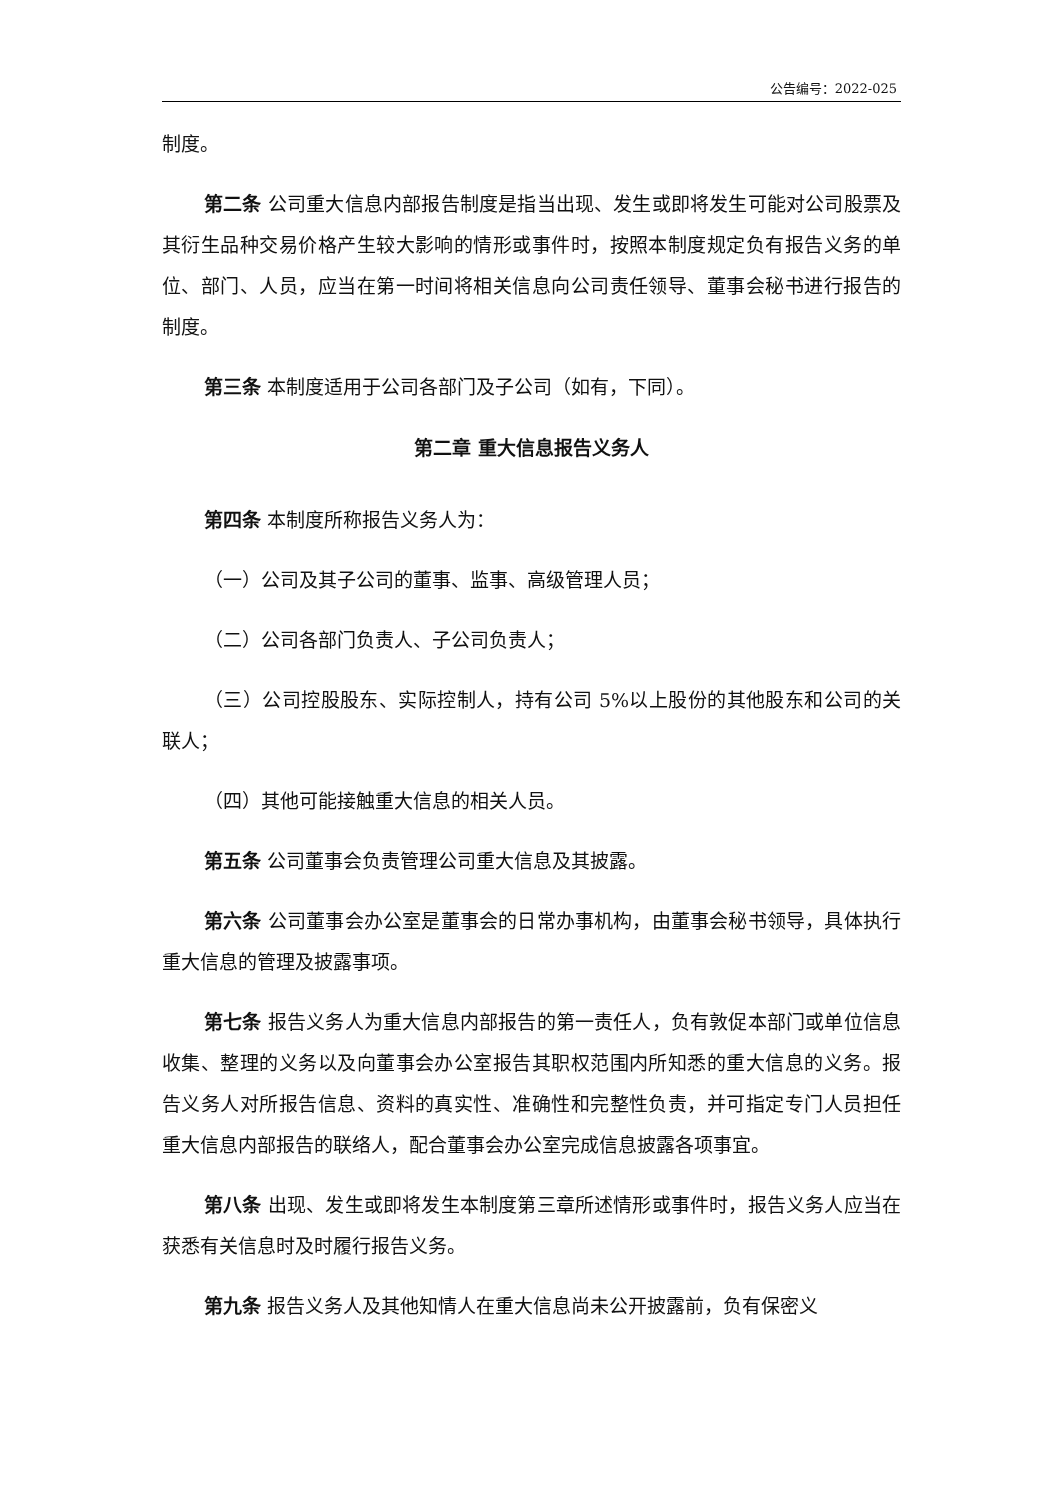公告编号：2022-025
制度。
第二条 公司重大信息内部报告制度是指当出现、发生或即将发生可能对公司股票及其衍生品种交易价格产生较大影响的情形或事件时，按照本制度规定负有报告义务的单位、部门、人员，应当在第一时间将相关信息向公司责任领导、董事会秘书进行报告的制度。
第三条 本制度适用于公司各部门及子公司（如有，下同）。
第二章 重大信息报告义务人
第四条 本制度所称报告义务人为：
（一）公司及其子公司的董事、监事、高级管理人员；
（二）公司各部门负责人、子公司负责人；
（三）公司控股股东、实际控制人，持有公司 5%以上股份的其他股东和公司的关联人；
（四）其他可能接触重大信息的相关人员。
第五条 公司董事会负责管理公司重大信息及其披露。
第六条 公司董事会办公室是董事会的日常办事机构，由董事会秘书领导，具体执行重大信息的管理及披露事项。
第七条 报告义务人为重大信息内部报告的第一责任人，负有敦促本部门或单位信息收集、整理的义务以及向董事会办公室报告其职权范围内所知悉的重大信息的义务。报告义务人对所报告信息、资料的真实性、准确性和完整性负责，并可指定专门人员担任重大信息内部报告的联络人，配合董事会办公室完成信息披露各项事宜。
第八条 出现、发生或即将发生本制度第三章所述情形或事件时，报告义务人应当在获悉有关信息时及时履行报告义务。
第九条 报告义务人及其他知情人在重大信息尚未公开披露前，负有保密义